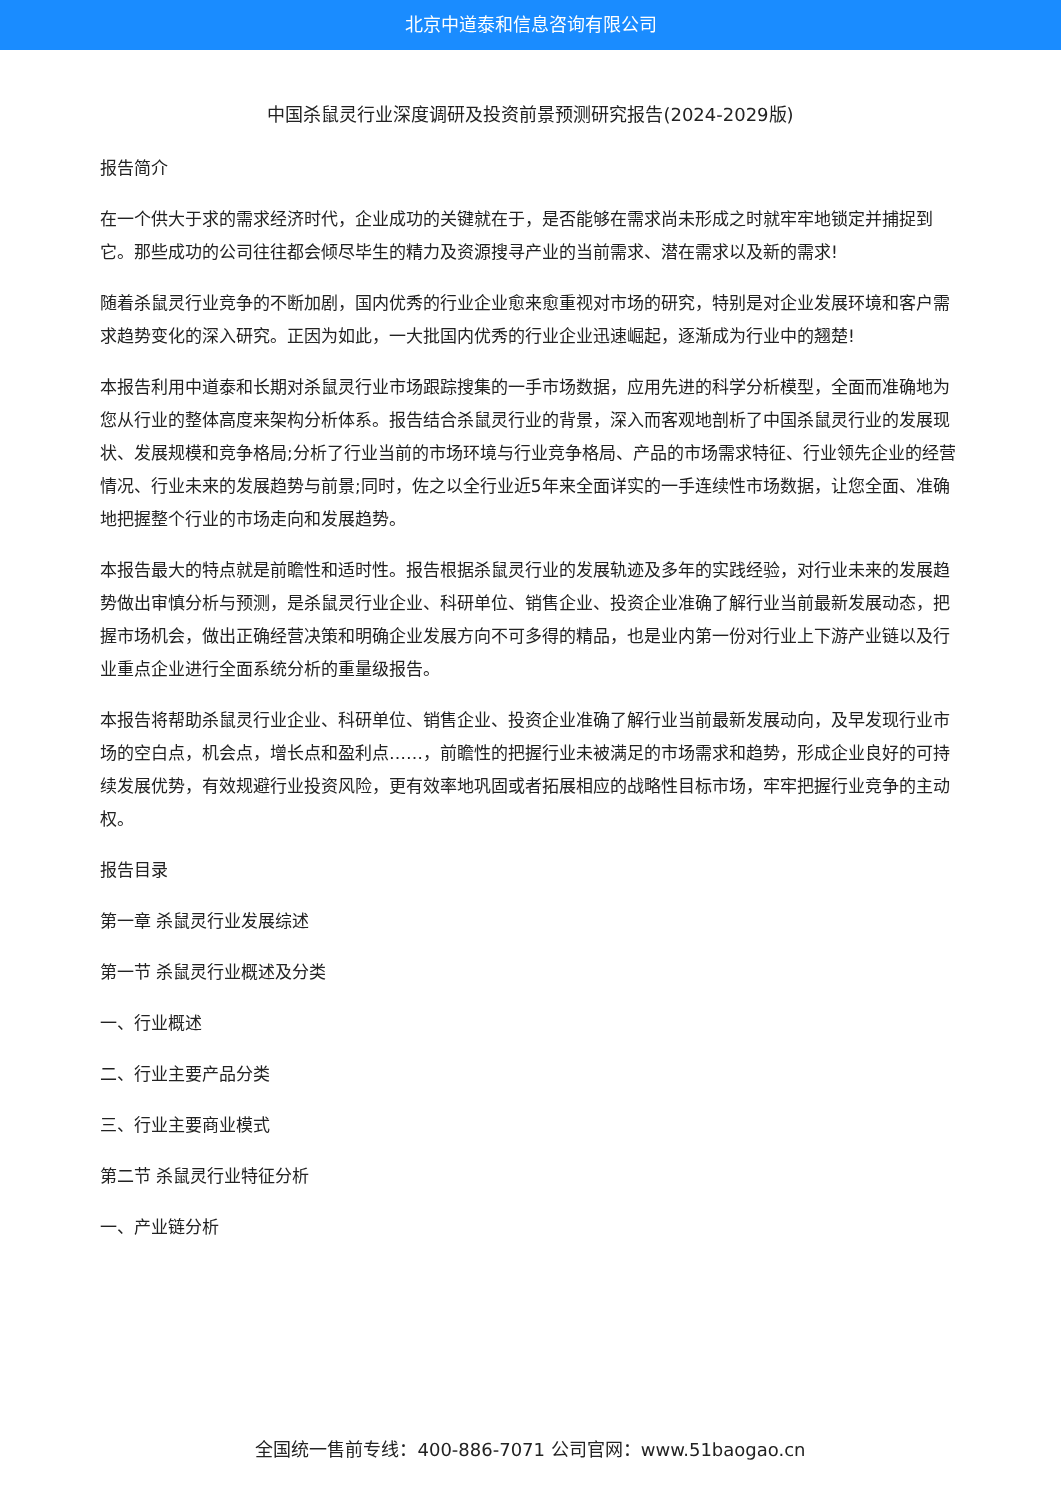北京中道泰和信息咨询有限公司
中国杀鼠灵行业深度调研及投资前景预测研究报告(2024-2029版)
报告简介
在一个供大于求的需求经济时代，企业成功的关键就在于，是否能够在需求尚未形成之时就牢牢地锁定并捕捉到它。那些成功的公司往往都会倾尽毕生的精力及资源搜寻产业的当前需求、潜在需求以及新的需求!
随着杀鼠灵行业竞争的不断加剧，国内优秀的行业企业愈来愈重视对市场的研究，特别是对企业发展环境和客户需求趋势变化的深入研究。正因为如此，一大批国内优秀的行业企业迅速崛起，逐渐成为行业中的翘楚!
本报告利用中道泰和长期对杀鼠灵行业市场跟踪搜集的一手市场数据，应用先进的科学分析模型，全面而准确地为您从行业的整体高度来架构分析体系。报告结合杀鼠灵行业的背景，深入而客观地剖析了中国杀鼠灵行业的发展现状、发展规模和竞争格局;分析了行业当前的市场环境与行业竞争格局、产品的市场需求特征、行业领先企业的经营情况、行业未来的发展趋势与前景;同时，佐之以全行业近5年来全面详实的一手连续性市场数据，让您全面、准确地把握整个行业的市场走向和发展趋势。
本报告最大的特点就是前瞻性和适时性。报告根据杀鼠灵行业的发展轨迹及多年的实践经验，对行业未来的发展趋势做出审慎分析与预测，是杀鼠灵行业企业、科研单位、销售企业、投资企业准确了解行业当前最新发展动态，把握市场机会，做出正确经营决策和明确企业发展方向不可多得的精品，也是业内第一份对行业上下游产业链以及行业重点企业进行全面系统分析的重量级报告。
本报告将帮助杀鼠灵行业企业、科研单位、销售企业、投资企业准确了解行业当前最新发展动向，及早发现行业市场的空白点，机会点，增长点和盈利点……，前瞻性的把握行业未被满足的市场需求和趋势，形成企业良好的可持续发展优势，有效规避行业投资风险，更有效率地巩固或者拓展相应的战略性目标市场，牢牢把握行业竞争的主动权。
报告目录
第一章 杀鼠灵行业发展综述
第一节 杀鼠灵行业概述及分类
一、行业概述
二、行业主要产品分类
三、行业主要商业模式
第二节 杀鼠灵行业特征分析
一、产业链分析
全国统一售前专线：400-886-7071 公司官网：www.51baogao.cn